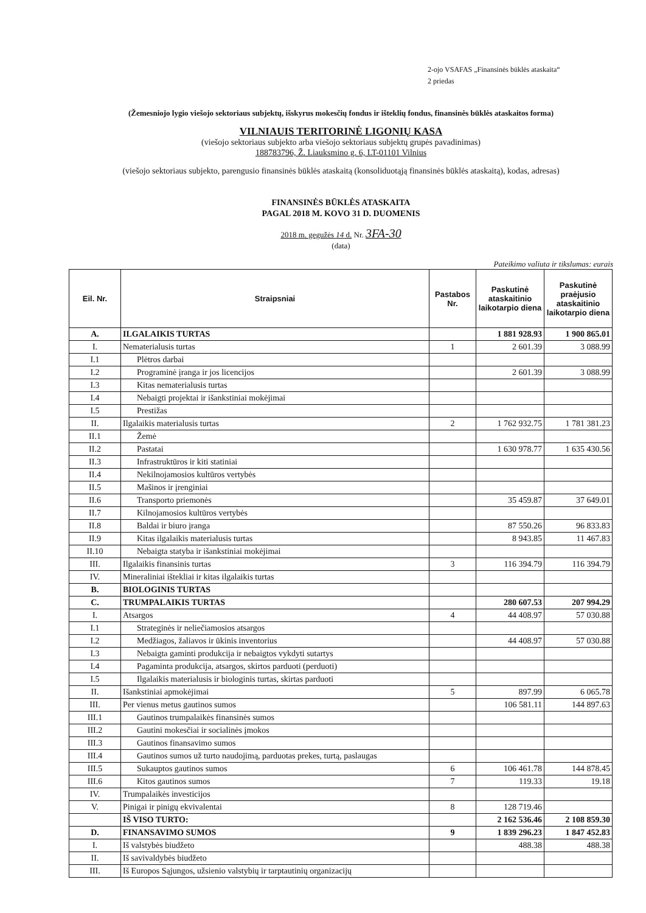2-ojo VSAFAS „Finansinės būklės ataskaita“
2 priedas
(Žemesniojo lygio viešojo sektoriaus subjektų, išskyrus mokesčių fondus ir išteklių fondus, finansinės būklės ataskaitos forma)
VILNIAUIS TERITORINĖ LIGONIŲ KASA
(viešojo sektoriaus subjekto arba viešojo sektoriaus subjektų grupės pavadinimas)
188783796, Ž. Liauksmino g. 6, LT-01101 Vilnius
(viešojo sektoriaus subjekto, parengusio finansinės būklės ataskaitą (konsoliduotąją finansinės būklės ataskaitą), kodas, adresas)
FINANSINĖS BŪKLĖS ATASKAITA
PAGAL 2018 M. KOVO 31 D. DUOMENIS
2018 m. gegužės 14 d. Nr. 3FA-30
(data)
Pateikimo valiuta ir tikslumas: eurais
| Eil. Nr. | Straipsniai | Pastabos Nr. | Paskutinė ataskaitinio laikotarpio diena | Paskutinė praėjusio ataskaitinio laikotarpio diena |
| --- | --- | --- | --- | --- |
| A. | ILGALAIKIS TURTAS | | 1 881 928.93 | 1 900 865.01 |
| I. | Nematerialusis turtas | 1 | 2 601.39 | 3 088.99 |
| I.1 | Plėtros darbai | | | |
| I.2 | Programinė įranga ir jos licencijos | | 2 601.39 | 3 088.99 |
| I.3 | Kitas nematerialusis turtas | | | |
| I.4 | Nebaigti projektai ir išankstiniai mokėjimai | | | |
| I.5 | Prestižas | | | |
| II. | Ilgalaikis materialusis turtas | 2 | 1 762 932.75 | 1 781 381.23 |
| II.1 | Žemė | | | |
| II.2 | Pastatai | | 1 630 978.77 | 1 635 430.56 |
| II.3 | Infrastruktūros ir kiti statiniai | | | |
| II.4 | Nekilnojamosios kultūros vertybės | | | |
| II.5 | Mašinos ir įrenginiai | | | |
| II.6 | Transporto priemonės | | 35 459.87 | 37 649.01 |
| II.7 | Kilnojamosios kultūros vertybės | | | |
| II.8 | Baldai ir biuro įranga | | 87 550.26 | 96 833.83 |
| II.9 | Kitas ilgalaikis materialusis turtas | | 8 943.85 | 11 467.83 |
| II.10 | Nebaigta statyba ir išankstiniai mokėjimai | | | |
| III. | Ilgalaikis finansinis turtas | 3 | 116 394.79 | 116 394.79 |
| IV. | Mineraliniai ištekliai ir kitas ilgalaikis turtas | | | |
| B. | BIOLOGINIS TURTAS | | | |
| C. | TRUMPALAIKIS TURTAS | | 280 607.53 | 207 994.29 |
| I. | Atsargos | 4 | 44 408.97 | 57 030.88 |
| I.1 | Strateginės ir neliečiamosios atsargos | | | |
| I.2 | Medžiagos, žaliavos ir ūkinis inventorius | | 44 408.97 | 57 030.88 |
| I.3 | Nebaigta gaminti produkcija ir nebaigtos vykdyti sutartys | | | |
| I.4 | Pagaminta produkcija, atsargos, skirtos parduoti (perduoti) | | | |
| I.5 | Ilgalaikis materialusis ir biologinis turtas, skirtas parduoti | | | |
| II. | Išankstiniai apmokėjimai | 5 | 897.99 | 6 065.78 |
| III. | Per vienus metus gautinos sumos | | 106 581.11 | 144 897.63 |
| III.1 | Gautinos trumpalaikės finansinės sumos | | | |
| III.2 | Gautini mokesčiai ir socialinės įmokos | | | |
| III.3 | Gautinos finansavimo sumos | | | |
| III.4 | Gautinos sumos už turto naudojimą, parduotas prekes, turtą, paslaugas | | | |
| III.5 | Sukauptos gautinos sumos | 6 | 106 461.78 | 144 878.45 |
| III.6 | Kitos gautinos sumos | 7 | 119.33 | 19.18 |
| IV. | Trumpalaikės investicijos | | | |
| V. | Pinigai ir pinigų ekvivalentai | 8 | 128 719.46 | |
| | IŠ VISO TURTO: | | 2 162 536.46 | 2 108 859.30 |
| D. | FINANSAVIMO SUMOS | 9 | 1 839 296.23 | 1 847 452.83 |
| I. | Iš valstybės biudžeto | | 488.38 | 488.38 |
| II. | Iš savivaldybės biudžeto | | | |
| III. | Iš Europos Sąjungos, užsienio valstybių ir tarptautinių organizacijų | | | |